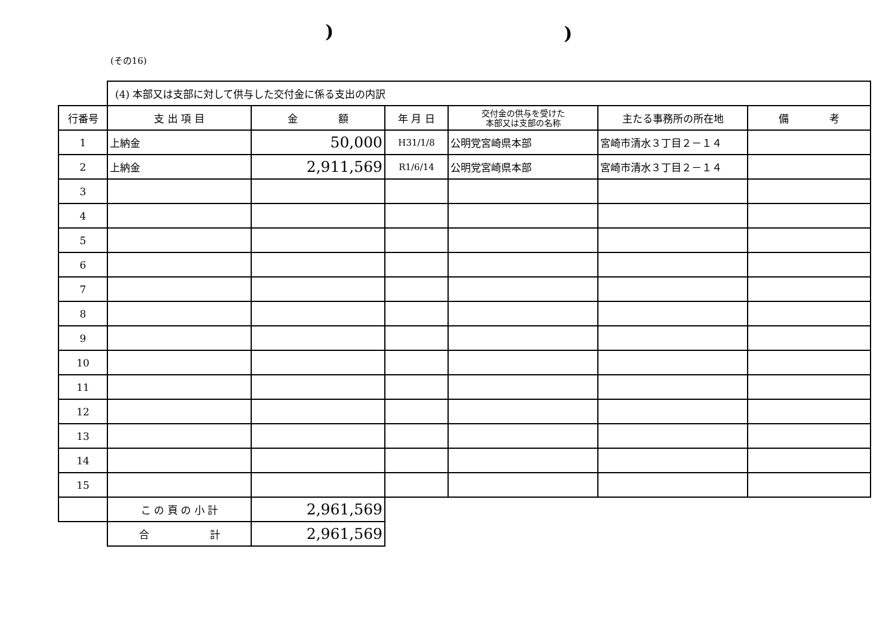))
(その16)
| | (4) 本部又は支部に対して供与した交付金に係る支出の内訳 | | | | | |
| 行番号 | 支 出 項 目 | 金 額 | 年 月 日 | 交付金の供与を受けた 本部又は支部の名称 | 主たる事務所の所在地 | 備 考 |
| 1 | 上納金 | 50,000 | H31/1/8 | 公明党宮崎県本部 | 宮崎市清水３丁目２－１４ | |
| 2 | 上納金 | 2,911,569 | R1/6/14 | 公明党宮崎県本部 | 宮崎市清水３丁目２－１４ | |
| 3 | | | | | | |
| 4 | | | | | | |
| 5 | | | | | | |
| 6 | | | | | | |
| 7 | | | | | | |
| 8 | | | | | | |
| 9 | | | | | | |
| 10 | | | | | | |
| 11 | | | | | | |
| 12 | | | | | | |
| 13 | | | | | | |
| 14 | | | | | | |
| 15 | | | | | | |
| | こ の 頁 の 小 計 | 2,961,569 | | | | |
| | 合 計 | 2,961,569 | | | | |